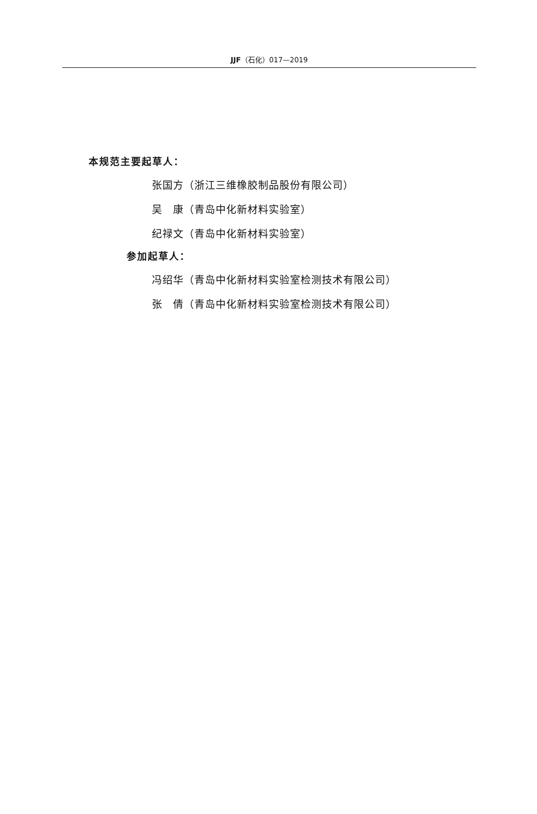JJF（石化）017—2019
本规范主要起草人：
张国方（浙江三维橡胶制品股份有限公司）
吴　康（青岛中化新材料实验室）
纪禄文（青岛中化新材料实验室）
参加起草人：
冯绍华（青岛中化新材料实验室检测技术有限公司）
张　倩（青岛中化新材料实验室检测技术有限公司）